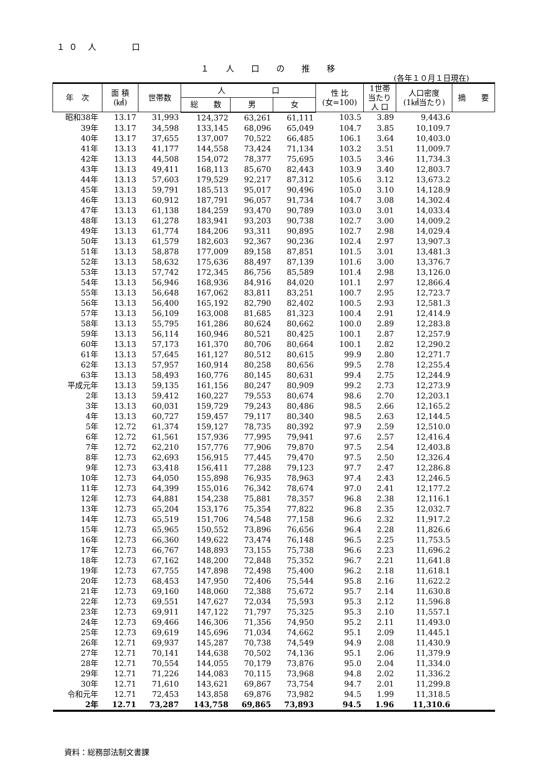１０ 人　　 口
１ 人 口 の 推 移
(各年１０月１日現在)
| 年 次 | 面 積 (㎢) | 世帯数 | 人 口 | | | 性 比 (女=100) | 1世帯 当たり 人 口 | 人口密度 (1㎢当たり) | 摘 要 |
| --- | --- | --- | --- | --- | --- | --- | --- | --- | --- |
| | | | 総 数 | 男 | 女 | | | | |
| 昭和38年 | 13.17 | 31,993 | 124,372 | 63,261 | 61,111 | 103.5 | 3.89 | 9,443.6 | |
| 39年 | 13.17 | 34,598 | 133,145 | 68,096 | 65,049 | 104.7 | 3.85 | 10,109.7 | |
| 40年 | 13.17 | 37,655 | 137,007 | 70,522 | 66,485 | 106.1 | 3.64 | 10,403.0 | |
| 41年 | 13.13 | 41,177 | 144,558 | 73,424 | 71,134 | 103.2 | 3.51 | 11,009.7 | |
| 42年 | 13.13 | 44,508 | 154,072 | 78,377 | 75,695 | 103.5 | 3.46 | 11,734.3 | |
| 43年 | 13.13 | 49,411 | 168,113 | 85,670 | 82,443 | 103.9 | 3.40 | 12,803.7 | |
| 44年 | 13.13 | 57,603 | 179,529 | 92,217 | 87,312 | 105.6 | 3.12 | 13,673.2 | |
| 45年 | 13.13 | 59,791 | 185,513 | 95,017 | 90,496 | 105.0 | 3.10 | 14,128.9 | |
| 46年 | 13.13 | 60,912 | 187,791 | 96,057 | 91,734 | 104.7 | 3.08 | 14,302.4 | |
| 47年 | 13.13 | 61,138 | 184,259 | 93,470 | 90,789 | 103.0 | 3.01 | 14,033.4 | |
| 48年 | 13.13 | 61,278 | 183,941 | 93,203 | 90,738 | 102.7 | 3.00 | 14,009.2 | |
| 49年 | 13.13 | 61,774 | 184,206 | 93,311 | 90,895 | 102.7 | 2.98 | 14,029.4 | |
| 50年 | 13.13 | 61,579 | 182,603 | 92,367 | 90,236 | 102.4 | 2.97 | 13,907.3 | |
| 51年 | 13.13 | 58,878 | 177,009 | 89,158 | 87,851 | 101.5 | 3.01 | 13,481.3 | |
| 52年 | 13.13 | 58,632 | 175,636 | 88,497 | 87,139 | 101.6 | 3.00 | 13,376.7 | |
| 53年 | 13.13 | 57,742 | 172,345 | 86,756 | 85,589 | 101.4 | 2.98 | 13,126.0 | |
| 54年 | 13.13 | 56,946 | 168,936 | 84,916 | 84,020 | 101.1 | 2.97 | 12,866.4 | |
| 55年 | 13.13 | 56,648 | 167,062 | 83,811 | 83,251 | 100.7 | 2.95 | 12,723.7 | |
| 56年 | 13.13 | 56,400 | 165,192 | 82,790 | 82,402 | 100.5 | 2.93 | 12,581.3 | |
| 57年 | 13.13 | 56,109 | 163,008 | 81,685 | 81,323 | 100.4 | 2.91 | 12,414.9 | |
| 58年 | 13.13 | 55,795 | 161,286 | 80,624 | 80,662 | 100.0 | 2.89 | 12,283.8 | |
| 59年 | 13.13 | 56,114 | 160,946 | 80,521 | 80,425 | 100.1 | 2.87 | 12,257.9 | |
| 60年 | 13.13 | 57,173 | 161,370 | 80,706 | 80,664 | 100.1 | 2.82 | 12,290.2 | |
| 61年 | 13.13 | 57,645 | 161,127 | 80,512 | 80,615 | 99.9 | 2.80 | 12,271.7 | |
| 62年 | 13.13 | 57,957 | 160,914 | 80,258 | 80,656 | 99.5 | 2.78 | 12,255.4 | |
| 63年 | 13.13 | 58,493 | 160,776 | 80,145 | 80,631 | 99.4 | 2.75 | 12,244.9 | |
| 平成元年 | 13.13 | 59,135 | 161,156 | 80,247 | 80,909 | 99.2 | 2.73 | 12,273.9 | |
| 2年 | 13.13 | 59,412 | 160,227 | 79,553 | 80,674 | 98.6 | 2.70 | 12,203.1 | |
| 3年 | 13.13 | 60,031 | 159,729 | 79,243 | 80,486 | 98.5 | 2.66 | 12,165.2 | |
| 4年 | 13.13 | 60,727 | 159,457 | 79,117 | 80,340 | 98.5 | 2.63 | 12,144.5 | |
| 5年 | 12.72 | 61,374 | 159,127 | 78,735 | 80,392 | 97.9 | 2.59 | 12,510.0 | |
| 6年 | 12.72 | 61,561 | 157,936 | 77,995 | 79,941 | 97.6 | 2.57 | 12,416.4 | |
| 7年 | 12.72 | 62,210 | 157,776 | 77,906 | 79,870 | 97.5 | 2.54 | 12,403.8 | |
| 8年 | 12.73 | 62,693 | 156,915 | 77,445 | 79,470 | 97.5 | 2.50 | 12,326.4 | |
| 9年 | 12.73 | 63,418 | 156,411 | 77,288 | 79,123 | 97.7 | 2.47 | 12,286.8 | |
| 10年 | 12.73 | 64,050 | 155,898 | 76,935 | 78,963 | 97.4 | 2.43 | 12,246.5 | |
| 11年 | 12.73 | 64,399 | 155,016 | 76,342 | 78,674 | 97.0 | 2.41 | 12,177.2 | |
| 12年 | 12.73 | 64,881 | 154,238 | 75,881 | 78,357 | 96.8 | 2.38 | 12,116.1 | |
| 13年 | 12.73 | 65,204 | 153,176 | 75,354 | 77,822 | 96.8 | 2.35 | 12,032.7 | |
| 14年 | 12.73 | 65,519 | 151,706 | 74,548 | 77,158 | 96.6 | 2.32 | 11,917.2 | |
| 15年 | 12.73 | 65,965 | 150,552 | 73,896 | 76,656 | 96.4 | 2.28 | 11,826.6 | |
| 16年 | 12.73 | 66,360 | 149,622 | 73,474 | 76,148 | 96.5 | 2.25 | 11,753.5 | |
| 17年 | 12.73 | 66,767 | 148,893 | 73,155 | 75,738 | 96.6 | 2.23 | 11,696.2 | |
| 18年 | 12.73 | 67,162 | 148,200 | 72,848 | 75,352 | 96.7 | 2.21 | 11,641.8 | |
| 19年 | 12.73 | 67,755 | 147,898 | 72,498 | 75,400 | 96.2 | 2.18 | 11,618.1 | |
| 20年 | 12.73 | 68,453 | 147,950 | 72,406 | 75,544 | 95.8 | 2.16 | 11,622.2 | |
| 21年 | 12.73 | 69,160 | 148,060 | 72,388 | 75,672 | 95.7 | 2.14 | 11,630.8 | |
| 22年 | 12.73 | 69,551 | 147,627 | 72,034 | 75,593 | 95.3 | 2.12 | 11,596.8 | |
| 23年 | 12.73 | 69,911 | 147,122 | 71,797 | 75,325 | 95.3 | 2.10 | 11,557.1 | |
| 24年 | 12.73 | 69,466 | 146,306 | 71,356 | 74,950 | 95.2 | 2.11 | 11,493.0 | |
| 25年 | 12.73 | 69,619 | 145,696 | 71,034 | 74,662 | 95.1 | 2.09 | 11,445.1 | |
| 26年 | 12.71 | 69,937 | 145,287 | 70,738 | 74,549 | 94.9 | 2.08 | 11,430.9 | |
| 27年 | 12.71 | 70,141 | 144,638 | 70,502 | 74,136 | 95.1 | 2.06 | 11,379.9 | |
| 28年 | 12.71 | 70,554 | 144,055 | 70,179 | 73,876 | 95.0 | 2.04 | 11,334.0 | |
| 29年 | 12.71 | 71,226 | 144,083 | 70,115 | 73,968 | 94.8 | 2.02 | 11,336.2 | |
| 30年 | 12.71 | 71,610 | 143,621 | 69,867 | 73,754 | 94.7 | 2.01 | 11,299.8 | |
| 令和元年 | 12.71 | 72,453 | 143,858 | 69,876 | 73,982 | 94.5 | 1.99 | 11,318.5 | |
| 2年 | 12.71 | 73,287 | 143,758 | 69,865 | 73,893 | 94.5 | 1.96 | 11,310.6 | |
資料：総務部法制文書課